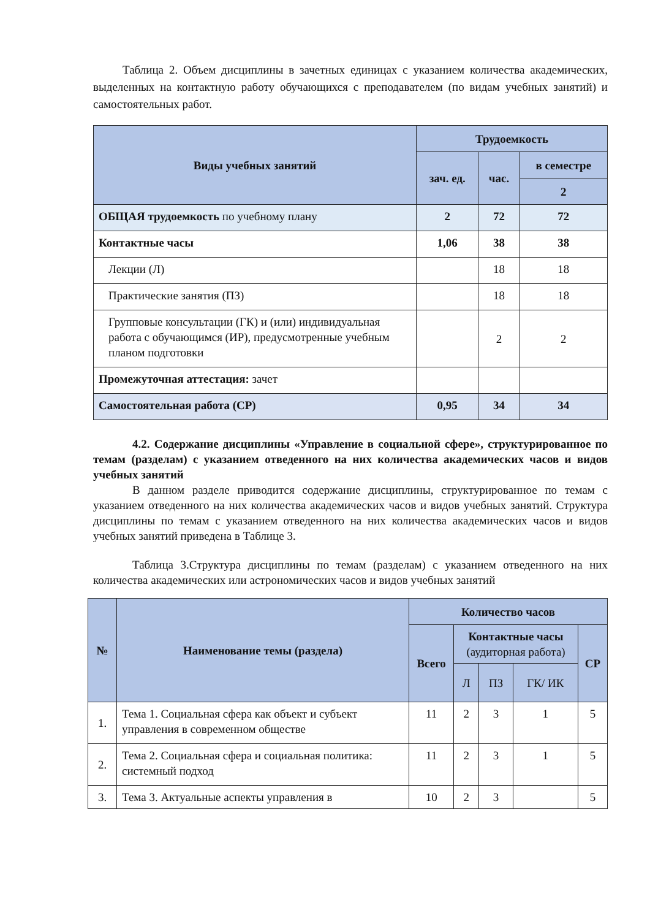Таблица 2. Объем дисциплины в зачетных единицах с указанием количества академических, выделенных на контактную работу обучающихся с преподавателем (по видам учебных занятий) и самостоятельных работ.
| Виды учебных занятий | Трудоемкость | | |
| --- | --- | --- | --- |
| | зач. ед. | час. | в семестре |
| | | | 2 |
| ОБЩАЯ трудоемкость по учебному плану | 2 | 72 | 72 |
| Контактные часы | 1,06 | 38 | 38 |
| Лекции (Л) | | 18 | 18 |
| Практические занятия (ПЗ) | | 18 | 18 |
| Групповые консультации (ГК) и (или) индивидуальная работа с обучающимся (ИР), предусмотренные учебным планом подготовки | | 2 | 2 |
| Промежуточная аттестация: зачет | | | |
| Самостоятельная работа (СР) | 0,95 | 34 | 34 |
4.2. Содержание дисциплины «Управление в социальной сфере», структурированное по темам (разделам) с указанием отведенного на них количества академических часов и видов учебных занятий
В данном разделе приводится содержание дисциплины, структурированное по темам с указанием отведенного на них количества академических часов и видов учебных занятий. Структура дисциплины по темам с указанием отведенного на них количества академических часов и видов учебных занятий приведена в Таблице 3.
Таблица 3.Структура дисциплины по темам (разделам) с указанием отведенного на них количества академических или астрономических часов и видов учебных занятий
| № | Наименование темы (раздела) | Количество часов | | | | |
| --- | --- | --- | --- | --- | --- | --- |
| | | Всего | Контактные часы (аудиторная работа) | | | СР |
| | | | Л | ПЗ | ГК/ ИК | |
| 1. | Тема 1. Социальная сфера как объект и субъект управления в современном обществе | 11 | 2 | 3 | 1 | 5 |
| 2. | Тема 2. Социальная сфера и социальная политика: системный подход | 11 | 2 | 3 | 1 | 5 |
| 3. | Тема 3. Актуальные аспекты управления в | 10 | 2 | 3 | | 5 |